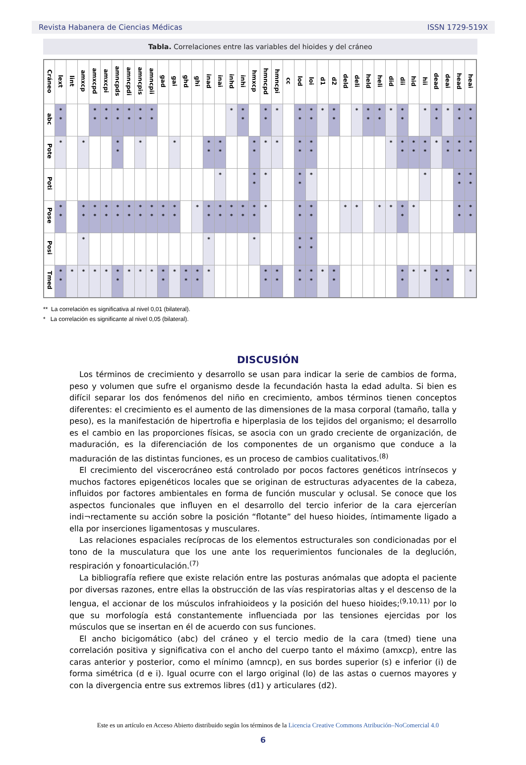Revista Habanera de Ciencias Médicas ISSN 1729-519X
Tabla. Correlaciones entre las variables del hioides y del cráneo
| Cráneo | lext | lint | amxcp | amxcpd | amxcpi | amncpds | amncpdi | amncpis | amncpii | gad | gai | ghd | ghi | inad | inai | inhd | inhi | hmxcp | hmncpd | hmncpi | cc | lod | loi | d1 | d2 | deld | deli | held | heli | did | dii | hid | hii | dead | deai | head | heai |
| --- | --- | --- | --- | --- | --- | --- | --- | --- | --- | --- | --- | --- | --- | --- | --- | --- | --- | --- | --- | --- | --- | --- | --- | --- | --- | --- | --- | --- | --- | --- | --- | --- | --- | --- | --- | --- | --- |
| abc | * * | | | * * | * * | * * | * * | * * | * * | | | | | | | * | * * | | * * | * | | * * | * * | * | * * | | * | * * | * * | * | * * | | * | * * | * | * * | * * |
| Pote | * | | * | | | * * | | * | | | * | | | * * | * * | | | * * | * | * | | * * | * * | | | | | | | * | * * | * * | * * | * | * * | * * | * * |
| Poti | | | | | | | | | | | | | | | * | | | * * | * | | | * * | * | | | | | | | | | | * | | | * * | * * |
| Pose | * * | | * * | * * | * * | * * | * * | * * | * * | * * | * * | | * | * * | * * | * * | * * | * * | * | | | * * | * * | | | * | * | | * | * | * * | * | | | | * * | * * |
| Posi | | | * | | | | | | | | | | | * | | | | * | | | | * * | * * | | | | | | | | | | | | | | |
| Tmed | * * | * | * | * | * | * * | * | * | * | * * | * | * * | * * | * | | | | | * * | * * | | * * | * * | * | * * | | | | | | * * | * | * | * * | * * | | * |
** La correlación es significativa al nivel 0,01 (bilateral).
* La correlación es significante al nivel 0,05 (bilateral).
DISCUSIÓN
Los términos de crecimiento y desarrollo se usan para indicar la serie de cambios de forma, peso y volumen que sufre el organismo desde la fecundación hasta la edad adulta. Si bien es difícil separar los dos fenómenos del niño en crecimiento, ambos términos tienen conceptos diferentes: el crecimiento es el aumento de las dimensiones de la masa corporal (tamaño, talla y peso), es la manifestación de hipertrofia e hiperplasia de los tejidos del organismo; el desarrollo es el cambio en las proporciones físicas, se asocia con un grado creciente de organización, de maduración, es la diferenciación de los componentes de un organismo que conduce a la maduración de las distintas funciones, es un proceso de cambios cualitativos.<sup>(8)</sup>
El crecimiento del viscerocráneo está controlado por pocos factores genéticos intrínsecos y muchos factores epigenéticos locales que se originan de estructuras adyacentes de la cabeza, influidos por factores ambientales en forma de función muscular y oclusal. Se conoce que los aspectos funcionales que influyen en el desarrollo del tercio inferior de la cara ejercerían indi¬rectamente su acción sobre la posición “flotante” del hueso hioides, íntimamente ligado a ella por inserciones ligamentosas y musculares.
Las relaciones espaciales recíprocas de los elementos estructurales son condicionadas por el tono de la musculatura que los une ante los requerimientos funcionales de la deglución, respiración y fonoarticulación.<sup>(7)</sup>
La bibliografía refiere que existe relación entre las posturas anómalas que adopta el paciente por diversas razones, entre ellas la obstrucción de las vías respiratorias altas y el descenso de la lengua, el accionar de los músculos infrahioideos y la posición del hueso hioides;<sup>(9,10,11)</sup> por lo que su morfología está constantemente influenciada por las tensiones ejercidas por los músculos que se insertan en él de acuerdo con sus funciones.
El ancho bicigomático (abc) del cráneo y el tercio medio de la cara (tmed) tiene una correlación positiva y significativa con el ancho del cuerpo tanto el máximo (amxcp), entre las caras anterior y posterior, como el mínimo (amncp), en sus bordes superior (s) e inferior (i) de forma simétrica (d e i). Igual ocurre con el largo original (lo) de las astas o cuernos mayores y con la divergencia entre sus extremos libres (d1) y articulares (d2).
Este es un artículo en Acceso Abierto distribuido según los términos de la Licencia Creative Commons Atribución–NoComercial 4.0
6